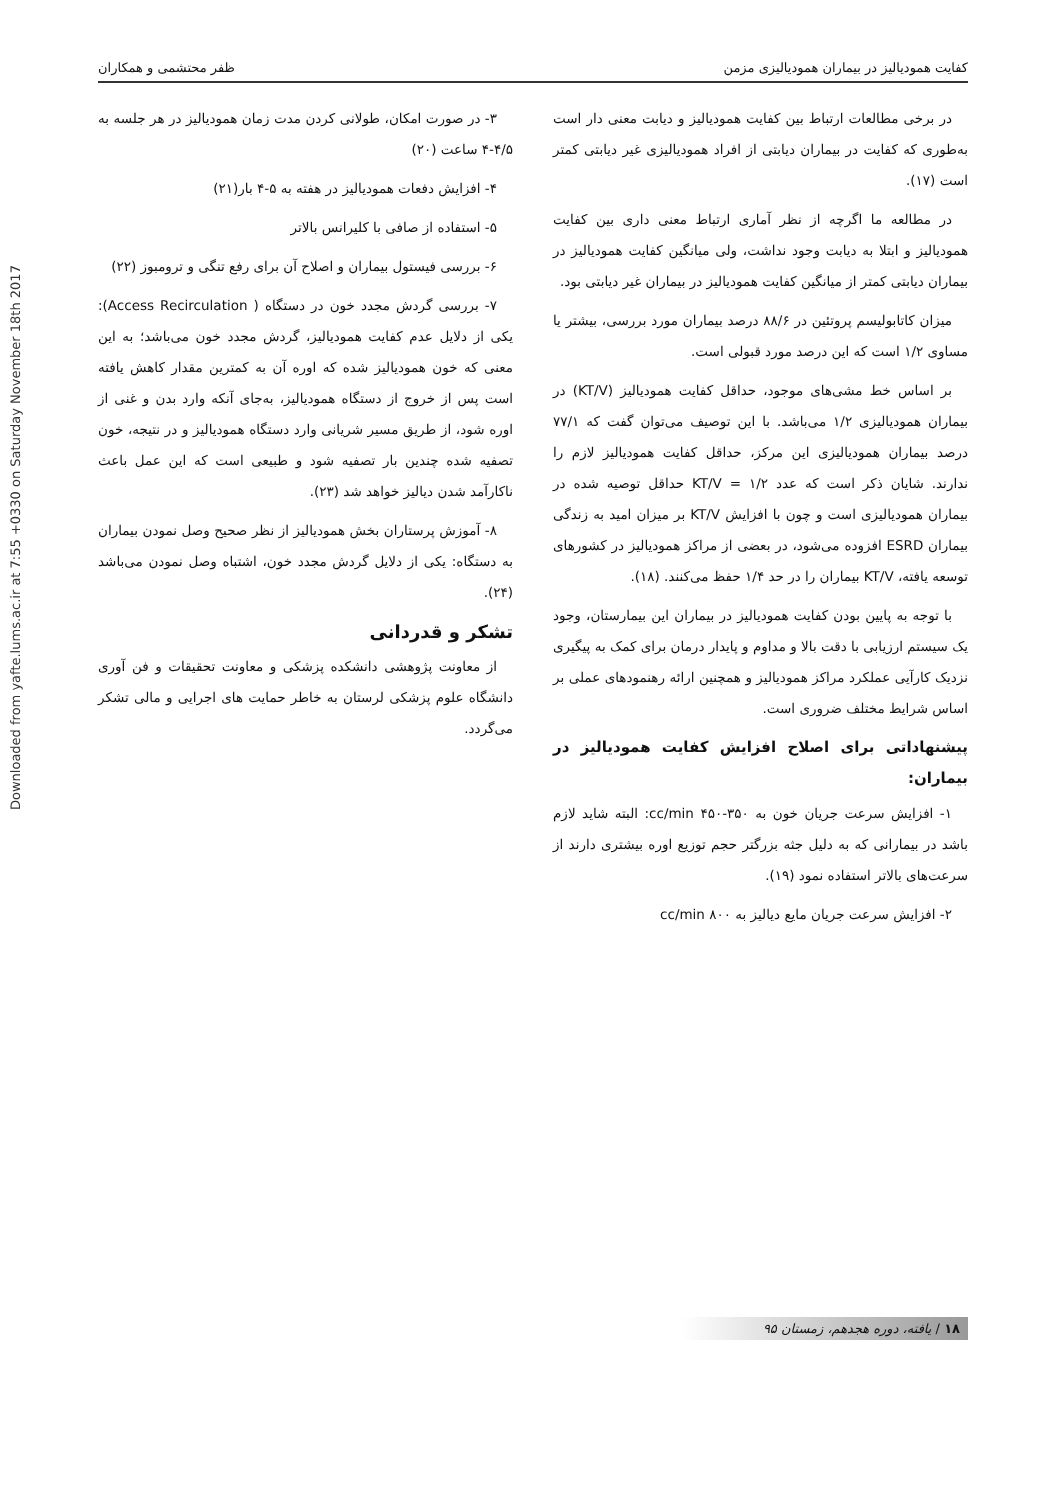Downloaded from yafte.lums.ac.ir at 7:55 +0330 on Saturday November 18th 2017
کفایت همودیالیز در بیماران همودیالیزی مزمن ظفر محتشمی و همکاران
در برخی مطالعات ارتباط بین کفایت همودیالیز و دیابت معنی دار است به‌طوری که کفایت در بیماران دیابتی از افراد همودیالیزی غیر دیابتی کمتر است (۱۷).
در مطالعه ما اگرچه از نظر آماری ارتباط معنی داری بین کفایت همودیالیز و ابتلا به دیابت وجود نداشت، ولی میانگین کفایت همودیالیز در بیماران دیابتی کمتر از میانگین کفایت همودیالیز در بیماران غیر دیابتی بود.
میزان کاتابولیسم پروتئین در ۸۸/۶ درصد بیماران مورد بررسی، بیشتر یا مساوی ۱/۲ است که این درصد مورد قبولی است.
بر اساس خط مشی‌های موجود، حداقل کفایت همودیالیز (KT/V) در بیماران همودیالیزی ۱/۲ می‌باشد. با این توصیف می‌توان گفت که ۷۷/۱ درصد بیماران همودیالیزی این مرکز، حداقل کفایت همودیالیز لازم را ندارند. شایان ذکر است که عدد KT/V = ۱/۲ حداقل توصیه شده در بیماران همودیالیزی است و چون با افزایش KT/V بر میزان امید به زندگی بیماران ESRD افزوده می‌شود، در بعضی از مراکز همودیالیز در کشورهای توسعه یافته، KT/V بیماران را در حد ۱/۴ حفظ می‌کنند. (۱۸).
با توجه به پایین بودن کفایت همودیالیز در بیماران این بیمارستان، وجود یک سیستم ارزیابی با دقت بالا و مداوم و پایدار درمان برای کمک به پیگیری نزدیک کارآیی عملکرد مراکز همودیالیز و همچنین ارائه رهنمودهای عملی بر اساس شرایط مختلف ضروری است.
پیشنهاداتی برای اصلاح افزایش کفایت همودیالیز در بیماران:
۱- افزایش سرعت جریان خون به ۳۵۰-۴۵۰ cc/min: البته شاید لازم باشد در بیمارانی که به دلیل جثه بزرگتر حجم توزیع اوره بیشتری دارند از سرعت‌های بالاتر استفاده نمود (۱۹).
۲- افزایش سرعت جریان مایع دیالیز به ۸۰۰ cc/min
۳- در صورت امکان، طولانی کردن مدت زمان همودیالیز در هر جلسه به ۴/۵-۴ ساعت (۲۰)
۴- افزایش دفعات همودیالیز در هفته به ۵-۴ بار(۲۱)
۵- استفاده از صافی با کلیرانس بالاتر
۶- بررسی فیستول بیماران و اصلاح آن برای رفع تنگی و ترومبوز (۲۲)
۷- بررسی گردش مجدد خون در دستگاه ( Access Recirculation): یکی از دلایل عدم کفایت همودیالیز، گردش مجدد خون می‌باشد؛ به این معنی که خون همودیالیز شده که اوره آن به کمترین مقدار کاهش یافته است پس از خروج از دستگاه همودیالیز، به‌جای آنکه وارد بدن و غنی از اوره شود، از طریق مسیر شریانی وارد دستگاه همودیالیز و در نتیجه، خون تصفیه شده چندین بار تصفیه شود و طبیعی است که این عمل باعث ناکارآمد شدن دیالیز خواهد شد (۲۳).
۸- آموزش پرستاران بخش همودیالیز از نظر صحیح وصل نمودن بیماران به دستگاه: یکی از دلایل گردش مجدد خون، اشتباه وصل نمودن می‌باشد (۲۴).
تشکر و قدردانی
از معاونت پژوهشی دانشکده پزشکی و معاونت تحقیقات و فن آوری دانشگاه علوم پزشکی لرستان به خاطر حمایت های اجرایی و مالی تشکر می‌گردد.
۱۸ / یافته، دوره هجدهم، زمستان ۹۵